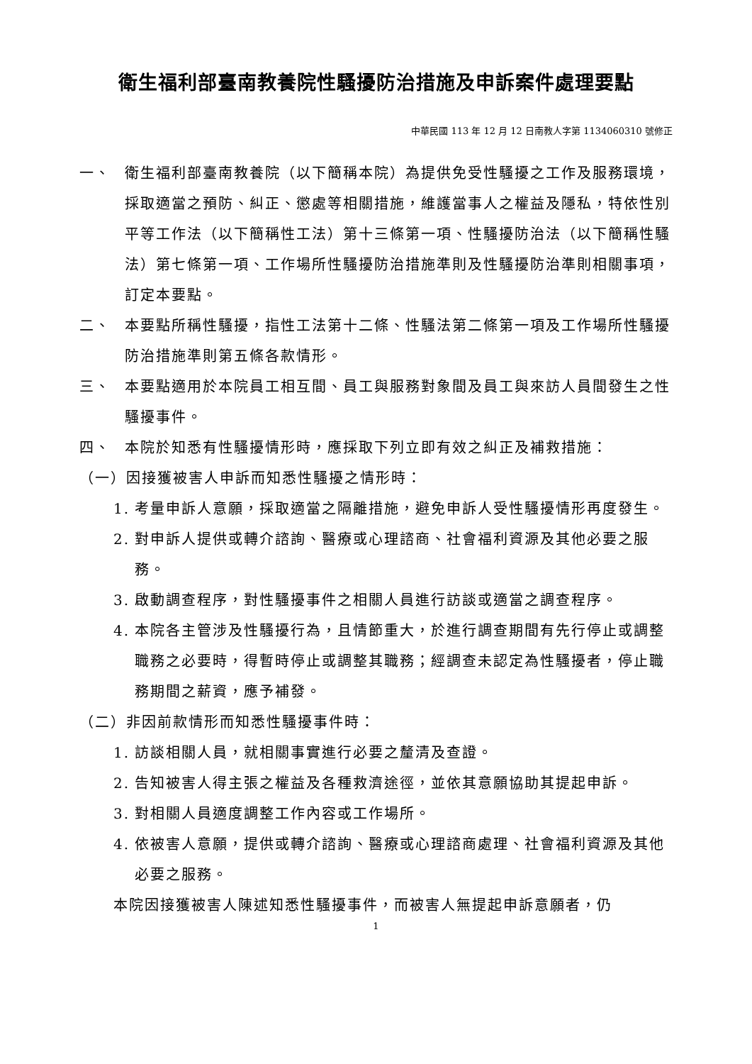衛生福利部臺南教養院性騷擾防治措施及申訴案件處理要點
中華民國 113 年 12 月 12 日南教人字第 1134060310 號修正
一、 衛生福利部臺南教養院（以下簡稱本院）為提供免受性騷擾之工作及服務環境，採取適當之預防、糾正、懲處等相關措施，維護當事人之權益及隱私，特依性別平等工作法（以下簡稱性工法）第十三條第一項、性騷擾防治法（以下簡稱性騷法）第七條第一項、工作場所性騷擾防治措施準則及性騷擾防治準則相關事項，訂定本要點。
二、 本要點所稱性騷擾，指性工法第十二條、性騷法第二條第一項及工作場所性騷擾防治措施準則第五條各款情形。
三、 本要點適用於本院員工相互間、員工與服務對象間及員工與來訪人員間發生之性騷擾事件。
四、 本院於知悉有性騷擾情形時，應採取下列立即有效之糾正及補救措施：
（一）因接獲被害人申訴而知悉性騷擾之情形時：
1. 考量申訴人意願，採取適當之隔離措施，避免申訴人受性騷擾情形再度發生。
2. 對申訴人提供或轉介諮詢、醫療或心理諮商、社會福利資源及其他必要之服務。
3. 啟動調查程序，對性騷擾事件之相關人員進行訪談或適當之調查程序。
4. 本院各主管涉及性騷擾行為，且情節重大，於進行調查期間有先行停止或調整職務之必要時，得暫時停止或調整其職務；經調查未認定為性騷擾者，停止職務期間之薪資，應予補發。
（二）非因前款情形而知悉性騷擾事件時：
1. 訪談相關人員，就相關事實進行必要之釐清及查證。
2. 告知被害人得主張之權益及各種救濟途徑，並依其意願協助其提起申訴。
3. 對相關人員適度調整工作內容或工作場所。
4. 依被害人意願，提供或轉介諮詢、醫療或心理諮商處理、社會福利資源及其他必要之服務。
本院因接獲被害人陳述知悉性騷擾事件，而被害人無提起申訴意願者，仍
1